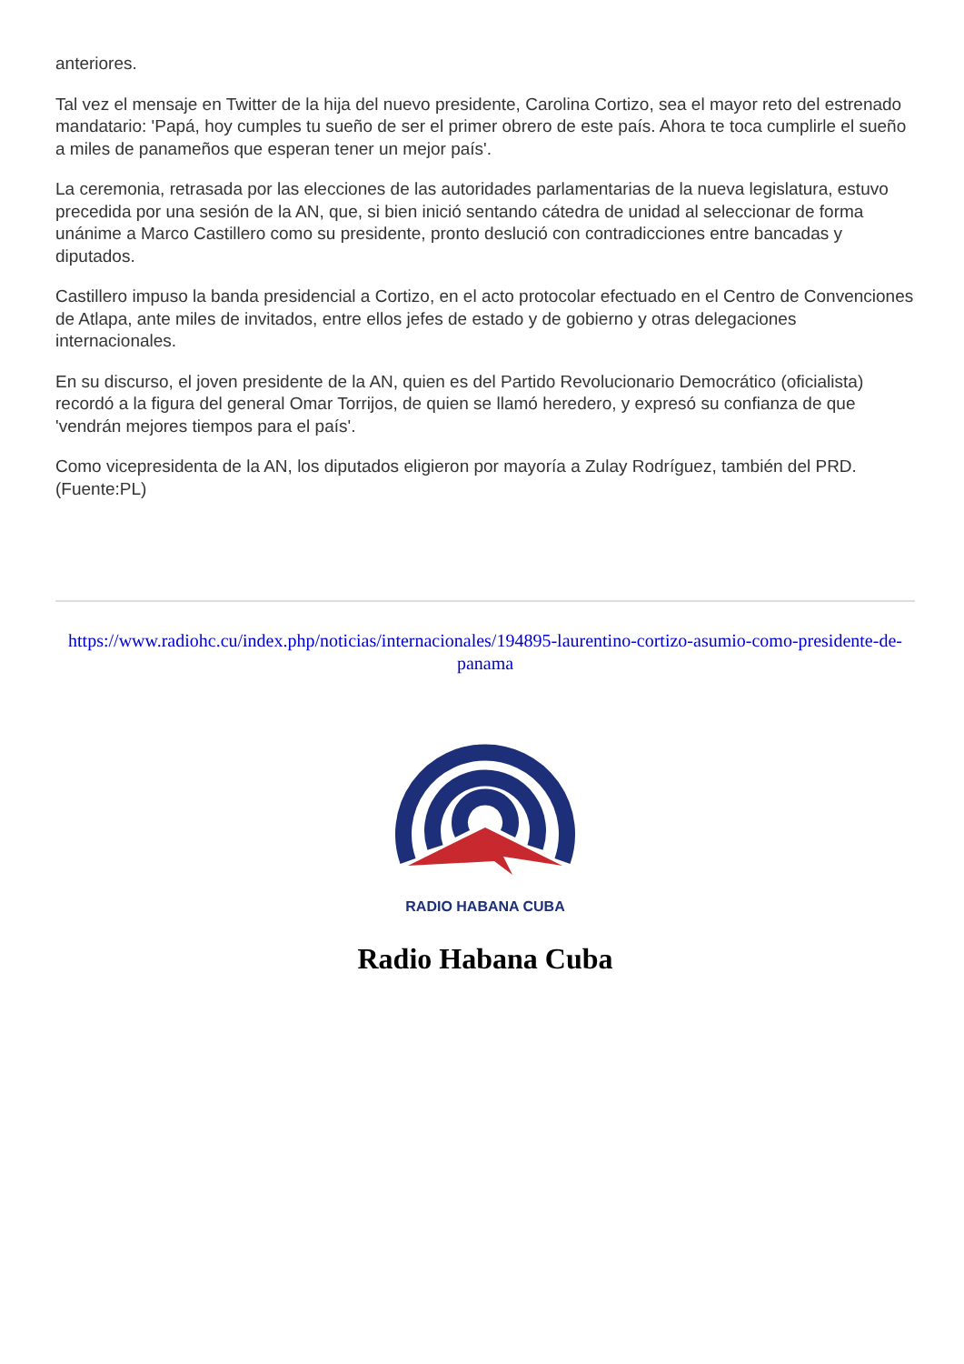anteriores.
Tal vez el mensaje en Twitter de la hija del nuevo presidente, Carolina Cortizo, sea el mayor reto del estrenado mandatario: 'Papá, hoy cumples tu sueño de ser el primer obrero de este país. Ahora te toca cumplirle el sueño a miles de panameños que esperan tener un mejor país'.
La ceremonia, retrasada por las elecciones de las autoridades parlamentarias de la nueva legislatura, estuvo precedida por una sesión de la AN, que, si bien inició sentando cátedra de unidad al seleccionar de forma unánime a Marco Castillero como su presidente, pronto deslució con contradicciones entre bancadas y diputados.
Castillero impuso la banda presidencial a Cortizo, en el acto protocolar efectuado en el Centro de Convenciones de Atlapa, ante miles de invitados, entre ellos jefes de estado y de gobierno y otras delegaciones internacionales.
En su discurso, el joven presidente de la AN, quien es del Partido Revolucionario Democrático (oficialista) recordó a la figura del general Omar Torrijos, de quien se llamó heredero, y expresó su confianza de que 'vendrán mejores tiempos para el país'.
Como vicepresidenta de la AN, los diputados eligieron por mayoría a Zulay Rodríguez, también del PRD.(Fuente:PL)
https://www.radiohc.cu/index.php/noticias/internacionales/194895-laurentino-cortizo-asumio-como-presidente-de-panama
RADIO HABANA CUBA
Radio Habana Cuba